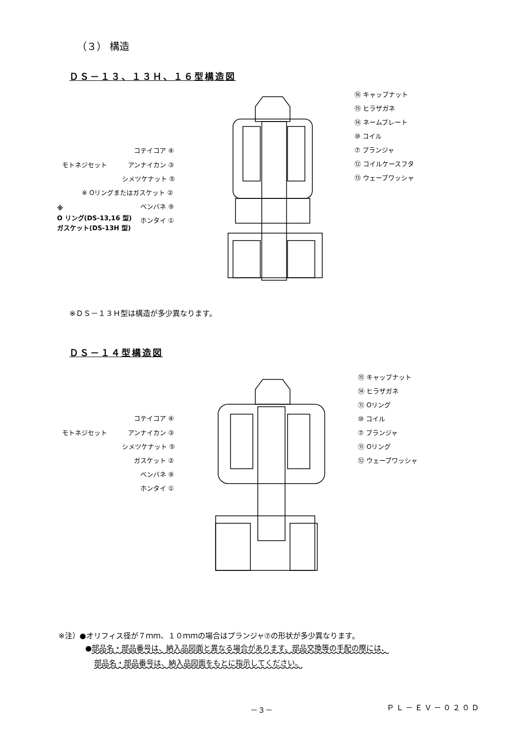（３） 構造
ＤＳ－１３、１３Ｈ、１６型構造図
⑯ キャップナット
⑮ ヒラザガネ
⑭ ネームプレート
⑩ コイル
⑦ プランジャ
⑫ コイルケースフタ
⑬ ウェーブワッシャ
モトネジセット
コテイコア ④
アンナイカン ③
シメツケナット ⑤
※ Oリングまたはガスケット ②
ベンバネ ⑨
ホンタイ ①
※
O リング(DS-13,16 型)
ガスケット(DS-13H 型)
※ＤＳ－１３Ｈ型は構造が多少異なります。
ＤＳ－１４型構造図
⑮ キャップナット
⑭ ヒラザガネ
⑪ Oリング
⑩ コイル
⑦ プランジャ
⑪ Oリング
⑫ ウェーブワッシャ
モトネジセット
コテイコア ④
アンナイカン ③
シメツケナット ⑤
ガスケット ②
ベンバネ ⑨
ホンタイ ①
※注）●オリフィス径が７ｍｍ、１０ｍｍの場合はプランジャ⑦の形状が多少異なります。
●部品名・部品番号は、納入品図面と異なる場合があります。部品交換等の手配の際には、
部品名・部品番号は、納入品図面をもとに指示してください。
－３－ ＰＬ－ＥＶ－０２０Ｄ